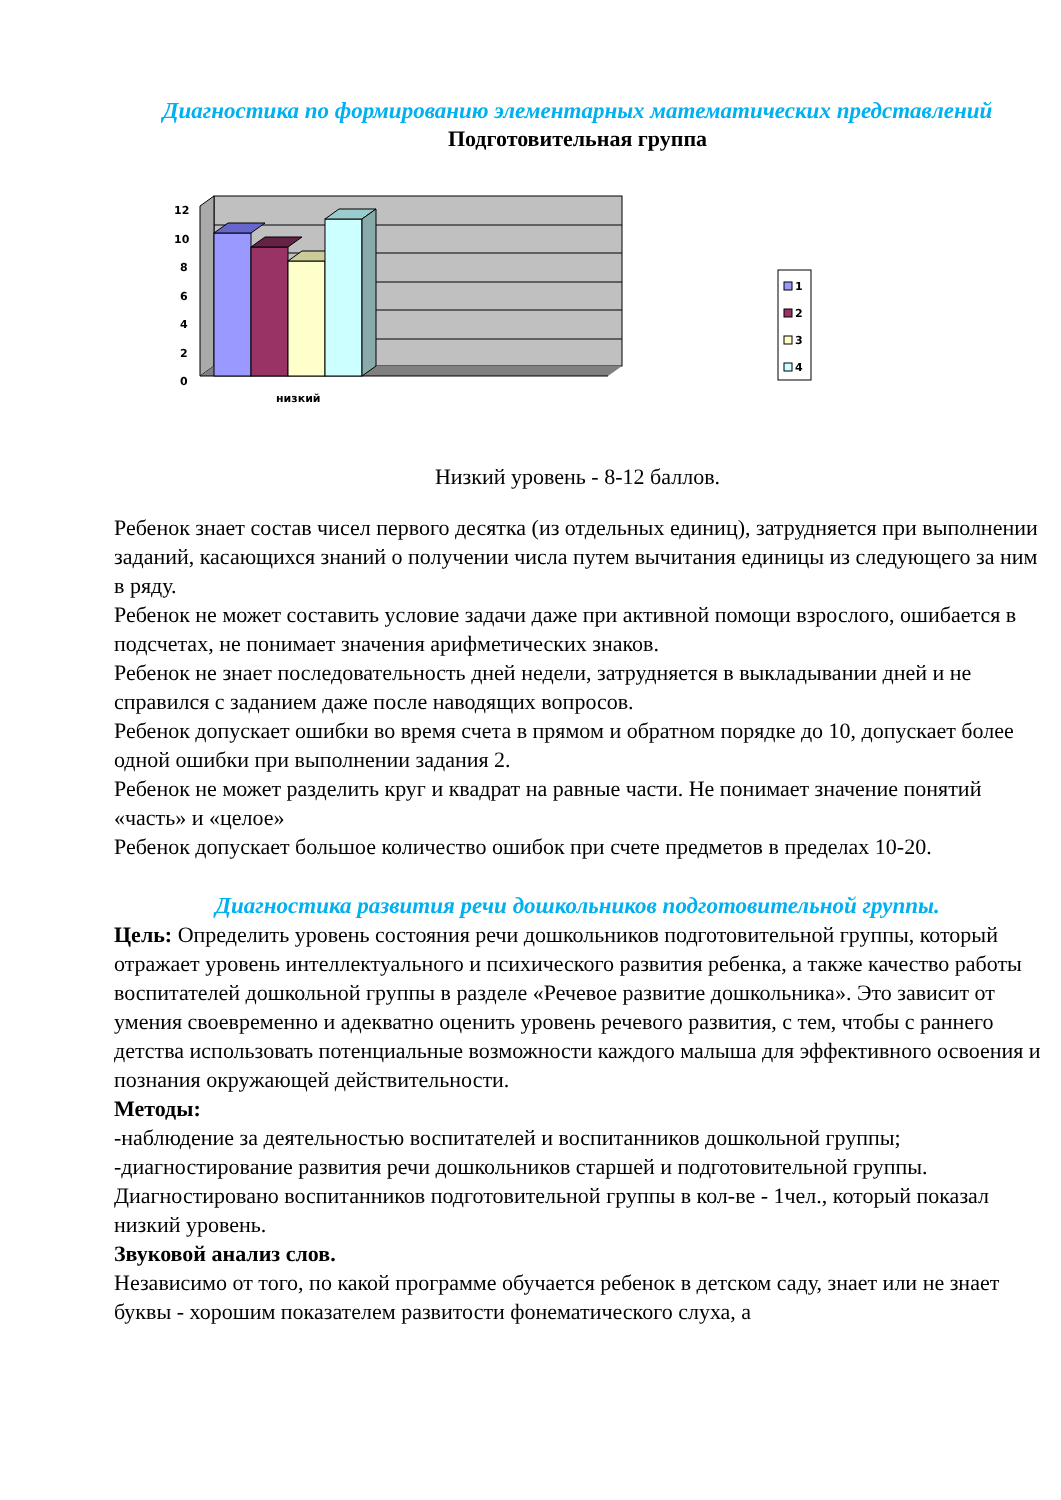Диагностика по формированию элементарных математических представлений
Подготовительная группа
12
10
8
6
4
2
0
низкий
1
2
3
4
Низкий уровень - 8-12 баллов.
Ребенок знает состав чисел первого десятка (из отдельных единиц), затрудняется при выполнении заданий, касающихся знаний о получении числа путем вычитания единицы из следующего за ним в ряду.
Ребенок не может составить условие задачи даже при активной помощи взрослого, ошибается в подсчетах, не понимает значения арифметических знаков.
Ребенок не знает последовательность дней недели, затрудняется в выкладывании дней и не справился с заданием даже после наводящих вопросов.
Ребенок допускает ошибки во время счета в прямом и обратном порядке до 10, допускает более одной ошибки при выполнении задания 2.
Ребенок не может разделить круг и квадрат на равные части. Не понимает значение понятий «часть» и «целое»
Ребенок допускает большое количество ошибок при счете предметов в пределах 10-20.
Диагностика развития речи дошкольников подготовительной группы.
Цель: Определить уровень состояния речи дошкольников подготовительной группы, который отражает уровень интеллектуального и психического развития ребенка, а также качество работы воспитателей дошкольной группы в разделе «Речевое развитие дошкольника». Это зависит от умения своевременно и адекватно оценить уровень речевого развития, с тем, чтобы с раннего детства использовать потенциальные возможности каждого малыша для эффективного освоения и познания окружающей действительности.
Методы:
-наблюдение за деятельностью воспитателей и воспитанников дошкольной группы;
-диагностирование развития речи дошкольников старшей и подготовительной группы.
Диагностировано воспитанников подготовительной группы в кол-ве - 1чел., который показал низкий уровень.
Звуковой анализ слов.
Независимо от того, по какой программе обучается ребенок в детском саду, знает или не знает буквы - хорошим показателем развитости фонематического слуха, а